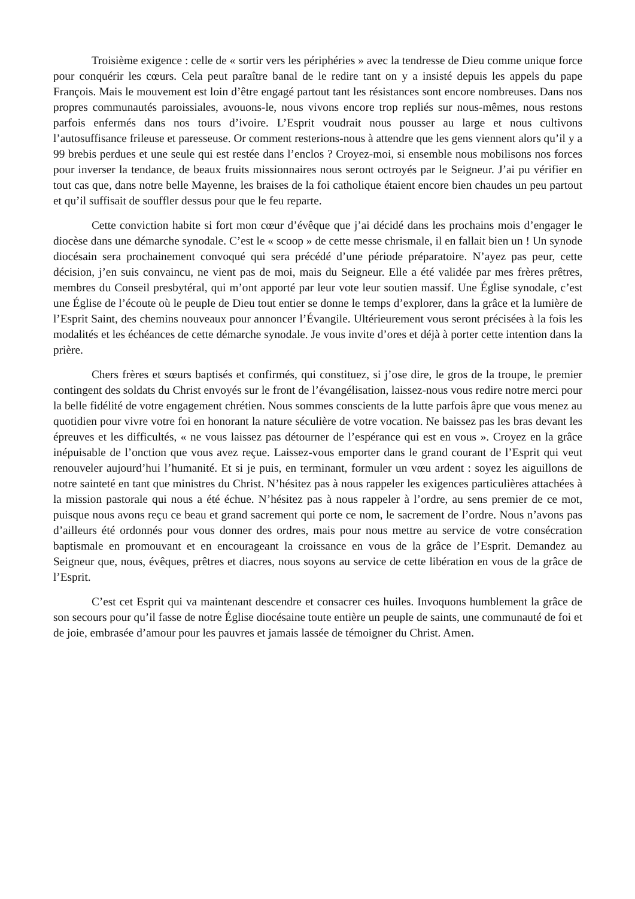Troisième exigence : celle de « sortir vers les périphéries » avec la tendresse de Dieu comme unique force pour conquérir les cœurs. Cela peut paraître banal de le redire tant on y a insisté depuis les appels du pape François. Mais le mouvement est loin d’être engagé partout tant les résistances sont encore nombreuses. Dans nos propres communautés paroissiales, avouons-le, nous vivons encore trop repliés sur nous-mêmes, nous restons parfois enfermés dans nos tours d’ivoire. L’Esprit voudrait nous pousser au large et nous cultivons l’autosuffisance frileuse et paresseuse. Or comment resterions-nous à attendre que les gens viennent alors qu’il y a 99 brebis perdues et une seule qui est restée dans l’enclos ? Croyez-moi, si ensemble nous mobilisons nos forces pour inverser la tendance, de beaux fruits missionnaires nous seront octroyés par le Seigneur. J’ai pu vérifier en tout cas que, dans notre belle Mayenne, les braises de la foi catholique étaient encore bien chaudes un peu partout et qu’il suffisait de souffler dessus pour que le feu reparte.
Cette conviction habite si fort mon cœur d’évêque que j’ai décidé dans les prochains mois d’engager le diocèse dans une démarche synodale. C’est le « scoop » de cette messe chrismale, il en fallait bien un ! Un synode diocésain sera prochainement convoqué qui sera précédé d’une période préparatoire. N’ayez pas peur, cette décision, j’en suis convaincu, ne vient pas de moi, mais du Seigneur. Elle a été validée par mes frères prêtres, membres du Conseil presbytéral, qui m’ont apporté par leur vote leur soutien massif. Une Église synodale, c’est une Église de l’écoute où le peuple de Dieu tout entier se donne le temps d’explorer, dans la grâce et la lumière de l’Esprit Saint, des chemins nouveaux pour annoncer l’Évangile. Ultérieurement vous seront précisées à la fois les modalités et les échéances de cette démarche synodale. Je vous invite d’ores et déjà à porter cette intention dans la prière.
Chers frères et sœurs baptisés et confirmés, qui constituez, si j’ose dire, le gros de la troupe, le premier contingent des soldats du Christ envoyés sur le front de l’évangélisation, laissez-nous vous redire notre merci pour la belle fidélité de votre engagement chrétien. Nous sommes conscients de la lutte parfois âpre que vous menez au quotidien pour vivre votre foi en honorant la nature séculière de votre vocation. Ne baissez pas les bras devant les épreuves et les difficultés, « ne vous laissez pas détourner de l’espérance qui est en vous ». Croyez en la grâce inépuisable de l’onction que vous avez reçue. Laissez-vous emporter dans le grand courant de l’Esprit qui veut renouveler aujourd’hui l’humanité. Et si je puis, en terminant, formuler un vœu ardent : soyez les aiguillons de notre sainteté en tant que ministres du Christ. N’hésitez pas à nous rappeler les exigences particulières attachées à la mission pastorale qui nous a été échue. N’hésitez pas à nous rappeler à l’ordre, au sens premier de ce mot, puisque nous avons reçu ce beau et grand sacrement qui porte ce nom, le sacrement de l’ordre. Nous n’avons pas d’ailleurs été ordonnés pour vous donner des ordres, mais pour nous mettre au service de votre consécration baptismale en promouvant et en encourageant la croissance en vous de la grâce de l’Esprit. Demandez au Seigneur que, nous, évêques, prêtres et diacres, nous soyons au service de cette libération en vous de la grâce de l’Esprit.
C’est cet Esprit qui va maintenant descendre et consacrer ces huiles. Invoquons humblement la grâce de son secours pour qu’il fasse de notre Église diocésaine toute entière un peuple de saints, une communauté de foi et de joie, embrasée d’amour pour les pauvres et jamais lassée de témoigner du Christ. Amen.